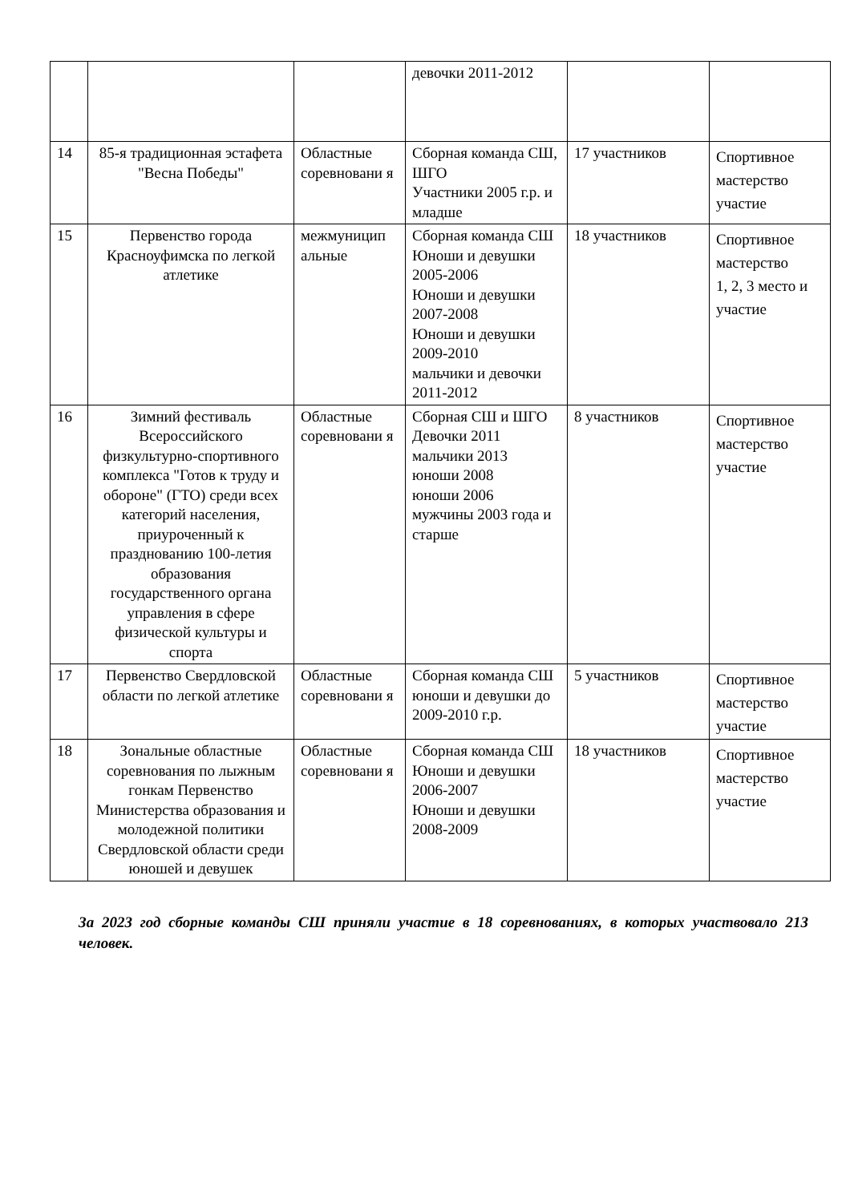| | | | девочки 2011-2012 | | |
| 14 | 85-я традиционная эстафета "Весна Победы" | Областные соревновани я | Сборная команда СШ, ШГО Участники 2005 г.р. и младше | 17 участников | Спортивное мастерство участие |
| 15 | Первенство города Красноуфимска по легкой атлетике | межмуницип альные | Сборная команда СШ Юноши и девушки 2005-2006 Юноши и девушки 2007-2008 Юноши и девушки 2009-2010 мальчики и девочки 2011-2012 | 18 участников | Спортивное мастерство 1, 2, 3 место и участие |
| 16 | Зимний фестиваль Всероссийского физкультурно-спортивного комплекса "Готов к труду и обороне" (ГТО) среди всех категорий населения, приуроченный к празднованию 100-летия образования государственного органа управления в сфере физической культуры и спорта | Областные соревновани я | Сборная СШ и ШГО Девочки 2011 мальчики 2013 юноши 2008 юноши 2006 мужчины 2003 года и старше | 8 участников | Спортивное мастерство участие |
| 17 | Первенство Свердловской области по легкой атлетике | Областные соревновани я | Сборная команда СШ юноши и девушки до 2009-2010 г.р. | 5 участников | Спортивное мастерство участие |
| 18 | Зональные областные соревнования по лыжным гонкам Первенство Министерства образования и молодежной политики Свердловской области среди юношей и девушек | Областные соревновани я | Сборная команда СШ Юноши и девушки 2006-2007 Юноши и девушки 2008-2009 | 18 участников | Спортивное мастерство участие |
За 2023 год сборные команды СШ приняли участие в 18 соревнованиях, в которых участвовало 213 человек.